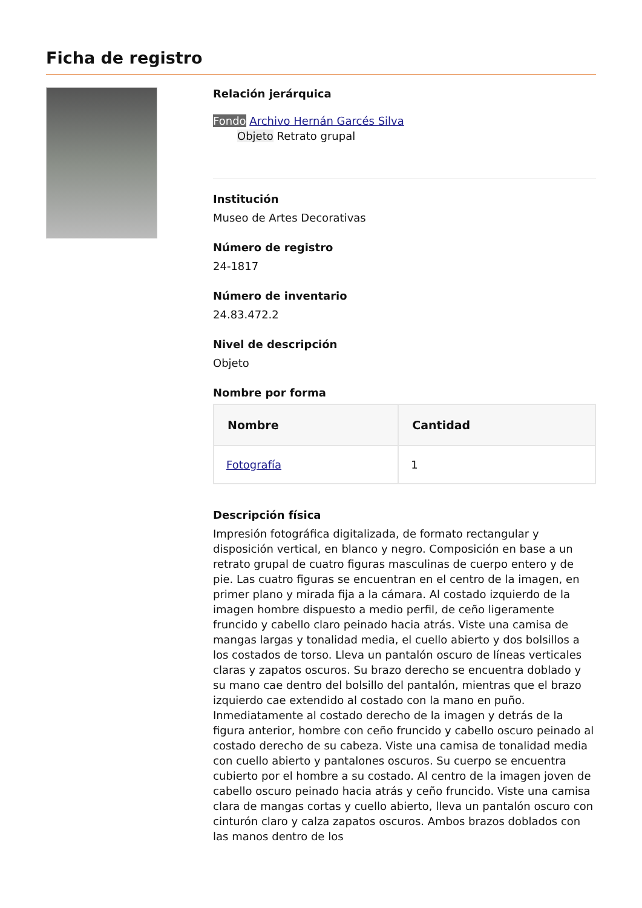Ficha de registro
Relación jerárquica
Fondo Archivo Hernán Garcés Silva
Objeto Retrato grupal
Institución
Museo de Artes Decorativas
Número de registro
24-1817
Número de inventario
24.83.472.2
Nivel de descripción
Objeto
Nombre por forma
| Nombre | Cantidad |
| --- | --- |
| Fotografía | 1 |
Descripción física
Impresión fotográfica digitalizada, de formato rectangular y disposición vertical, en blanco y negro. Composición en base a un retrato grupal de cuatro figuras masculinas de cuerpo entero y de pie. Las cuatro figuras se encuentran en el centro de la imagen, en primer plano y mirada fija a la cámara. Al costado izquierdo de la imagen hombre dispuesto a medio perfil, de ceño ligeramente fruncido y cabello claro peinado hacia atrás. Viste una camisa de mangas largas y tonalidad media, el cuello abierto y dos bolsillos a los costados de torso. Lleva un pantalón oscuro de líneas verticales claras y zapatos oscuros. Su brazo derecho se encuentra doblado y su mano cae dentro del bolsillo del pantalón, mientras que el brazo izquierdo cae extendido al costado con la mano en puño. Inmediatamente al costado derecho de la imagen y detrás de la figura anterior, hombre con ceño fruncido y cabello oscuro peinado al costado derecho de su cabeza. Viste una camisa de tonalidad media con cuello abierto y pantalones oscuros. Su cuerpo se encuentra cubierto por el hombre a su costado. Al centro de la imagen joven de cabello oscuro peinado hacia atrás y ceño fruncido. Viste una camisa clara de mangas cortas y cuello abierto, lleva un pantalón oscuro con cinturón claro y calza zapatos oscuros. Ambos brazos doblados con las manos dentro de los